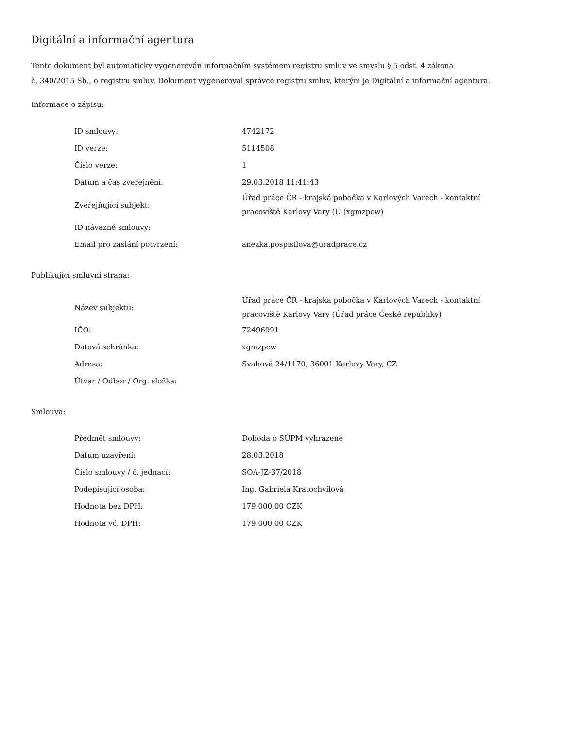Digitální a informační agentura
Tento dokument byl automaticky vygenerován informačním systémem registru smluv ve smyslu § 5 odst. 4 zákona
č. 340/2015 Sb., o registru smluv. Dokument vygeneroval správce registru smluv, kterým je Digitální a informační agentura.
Informace o zápisu:
| ID smlouvy: | 4742172 |
| ID verze: | 5114508 |
| Číslo verze: | 1 |
| Datum a čas zveřejnění: | 29.03.2018 11:41:43 |
| Zveřejňující subjekt: | Úřad práce ČR - krajská pobočka v Karlových Varech - kontaktní pracoviště Karlovy Vary (Ú (xgmzpcw) |
| ID návazné smlouvy: | |
| Email pro zaslání potvrzení: | anezka.pospisilova@uradprace.cz |
Publikující smluvní strana:
| Název subjektu: | Úřad práce ČR - krajská pobočka v Karlových Varech - kontaktní pracoviště Karlovy Vary (Úřad práce České republiky) |
| IČO: | 72496991 |
| Datová schránka: | xgmzpcw |
| Adresa: | Svahová 24/1170, 36001 Karlovy Vary, CZ |
| Útvar / Odbor / Org. složka: | |
Smlouva:
| Předmět smlouvy: | Dohoda o SÚPM vyhrazené |
| Datum uzavření: | 28.03.2018 |
| Číslo smlouvy / č. jednací: | SOA-JZ-37/2018 |
| Podepisující osoba: | Ing. Gabriela Kratochvílová |
| Hodnota bez DPH: | 179 000,00 CZK |
| Hodnota vč. DPH: | 179 000,00 CZK |